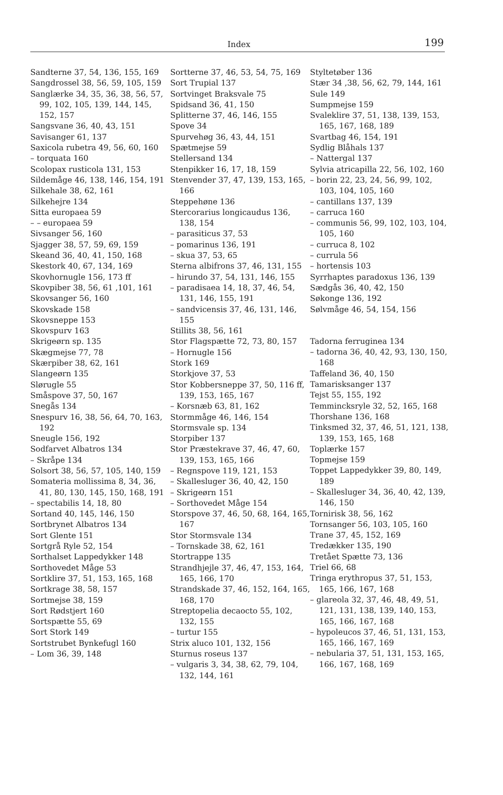Index 199
Sandterne 37, 54, 136, 155, 169
Sangdrossel 38, 56, 59, 105, 159
Sanglærke 34, 35, 36, 38, 56, 57, 99, 102, 105, 139, 144, 145, 152, 157
Sangsvane 36, 40, 43, 151
Savisanger 61, 137
Saxicola rubetra 49, 56, 60, 160
– torquata 160
Scolopax rusticola 131, 153
Sildemåge 46, 138, 146, 154, 191
Silkehale 38, 62, 161
Silkehejre 134
Sitta europaea 59
– – europaea 59
Sivsanger 56, 160
Sjagger 38, 57, 59, 69, 159
Skeand 36, 40, 41, 150, 168
Skestork 40, 67, 134, 169
Skovhornugle 156, 173 ff
Skovpiber 38, 56, 61 ,101, 161
Skovsanger 56, 160
Skovskade 158
Skovsneppe 153
Skovspurv 163
Skrigeørn sp. 135
Skægmejse 77, 78
Skærpiber 38, 62, 161
Slangeørn 135
Slørugle 55
Småspove 37, 50, 167
Snegås 134
Snespurv 16, 38, 56, 64, 70, 163, 192
Sneugle 156, 192
Sodfarvet Albatros 134
– Skråpe 134
Solsort 38, 56, 57, 105, 140, 159
Somateria mollissima 8, 34, 36, 41, 80, 130, 145, 150, 168, 191
– spectabilis 14, 18, 80
Sortand 40, 145, 146, 150
Sortbrynet Albatros 134
Sort Glente 151
Sortgrå Ryle 52, 154
Sorthalset Lappedykker 148
Sorthovedet Måge 53
Sortklire 37, 51, 153, 165, 168
Sortkrage 38, 58, 157
Sortmejse 38, 159
Sort Rødstjert 160
Sortspætte 55, 69
Sort Stork 149
Sortstrubet Bynkefugl 160
– Lom 36, 39, 148
Sortterne 37, 46, 53, 54, 75, 169
Sort Trupial 137
Sortvinget Braksvale 75
Spidsand 36, 41, 150
Splitterne 37, 46, 146, 155
Spove 34
Spurvehøg 36, 43, 44, 151
Spætmejse 59
Stellersand 134
Stenpikker 16, 17, 18, 159
Stenvender 37, 47, 139, 153, 165, 166
Steppehøne 136
Stercorarius longicaudus 136, 138, 154
– parasiticus 37, 53
– pomarinus 136, 191
– skua 37, 53, 65
Sterna albifrons 37, 46, 131, 155
– hirundo 37, 54, 131, 146, 155
– paradisaea 14, 18, 37, 46, 54, 131, 146, 155, 191
– sandvicensis 37, 46, 131, 146, 155
Stillits 38, 56, 161
Stor Flagspætte 72, 73, 80, 157
– Hornugle 156
Stork 169
Storkjove 37, 53
Stor Kobbersneppe 37, 50, 116 ff, 139, 153, 165, 167
– Korsnæb 63, 81, 162
Stormmåge 46, 146, 154
Stormsvale sp. 134
Storpiber 137
Stor Præstekrave 37, 46, 47, 60, 139, 153, 165, 166
– Regnspove 119, 121, 153
– Skallesluger 36, 40, 42, 150
– Skrigeørn 151
– Sorthovedet Måge 154
Storspove 37, 46, 50, 68, 164, 165, 167
Stor Stormsvale 134
– Tornskade 38, 62, 161
Stortrappe 135
Strandhjejle 37, 46, 47, 153, 164, 165, 166, 170
Strandskade 37, 46, 152, 164, 165, 168, 170
Streptopelia decaocto 55, 102, 132, 155
– turtur 155
Strix aluco 101, 132, 156
Sturnus roseus 137
– vulgaris 3, 34, 38, 62, 79, 104, 132, 144, 161
Styltetøber 136
Stær 34 ,38, 56, 62, 79, 144, 161
Sule 149
Sumpmejse 159
Svaleklire 37, 51, 138, 139, 153, 165, 167, 168, 189
Svartbag 46, 154, 191
Sydlig Blåhals 137
– Nattergal 137
Sylvia atricapilla 22, 56, 102, 160
– borin 22, 23, 24, 56, 99, 102, 103, 104, 105, 160
– cantillans 137, 139
– carruca 160
– communis 56, 99, 102, 103, 104, 105, 160
– curruca 8, 102
– currula 56
– hortensis 103
Syrrhaptes paradoxus 136, 139
Sædgås 36, 40, 42, 150
Søkonge 136, 192
Sølvmåge 46, 54, 154, 156
Tadorna ferruginea 134
– tadorna 36, 40, 42, 93, 130, 150, 168
Taffeland 36, 40, 150
Tamarisksanger 137
Tejst 55, 155, 192
Temmincksryle 32, 52, 165, 168
Thorshane 136, 168
Tinksmed 32, 37, 46, 51, 121, 138, 139, 153, 165, 168
Toplærke 157
Topmejse 159
Toppet Lappedykker 39, 80, 149, 189
– Skallesluger 34, 36, 40, 42, 139, 146, 150
Tornirisk 38, 56, 162
Tornsanger 56, 103, 105, 160
Trane 37, 45, 152, 169
Tredækker 135, 190
Tretået Spætte 73, 136
Triel 66, 68
Tringa erythropus 37, 51, 153, 165, 166, 167, 168
– glareola 32, 37, 46, 48, 49, 51, 121, 131, 138, 139, 140, 153, 165, 166, 167, 168
– hypoleucos 37, 46, 51, 131, 153, 165, 166, 167, 169
– nebularia 37, 51, 131, 153, 165, 166, 167, 168, 169